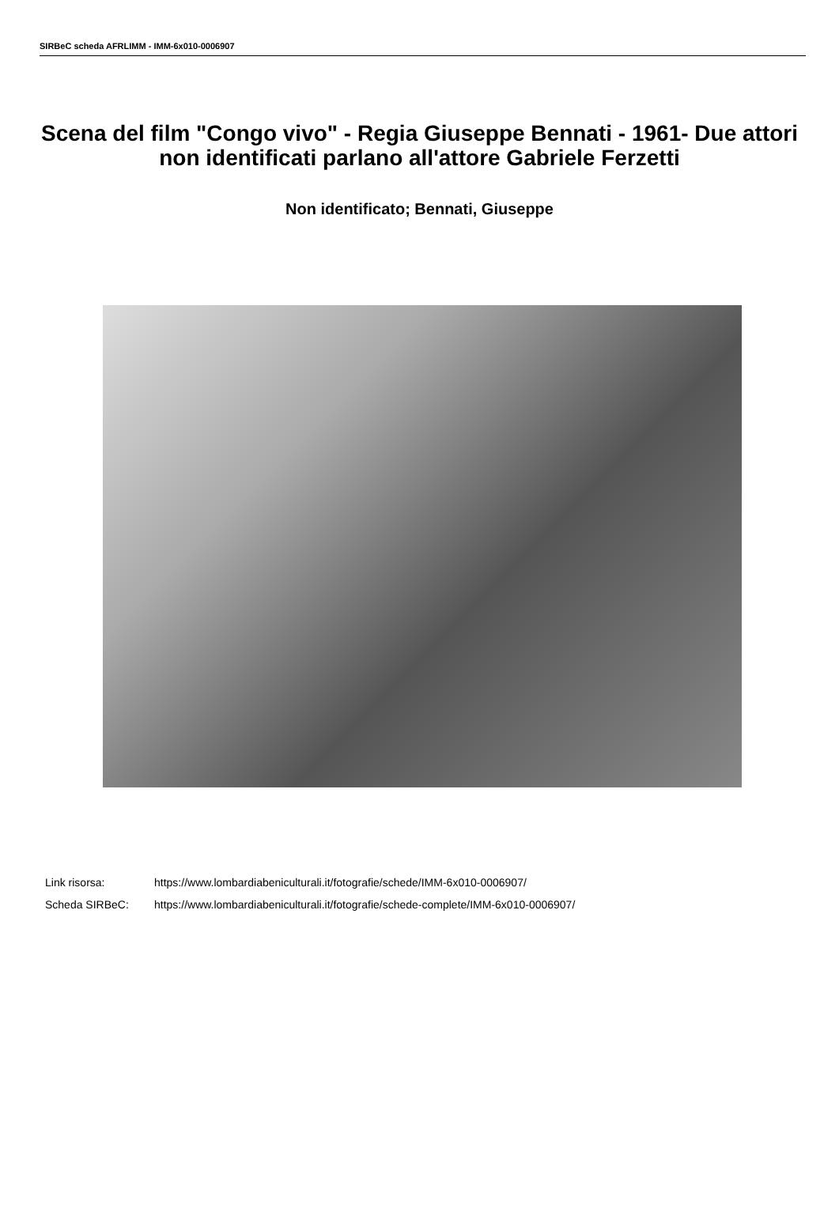SIRBeC scheda AFRLIMM - IMM-6x010-0006907
Scena del film "Congo vivo" - Regia Giuseppe Bennati - 1961- Due attori non identificati parlano all'attore Gabriele Ferzetti
Non identificato; Bennati, Giuseppe
Link risorsa: https://www.lombardiabeniculturali.it/fotografie/schede/IMM-6x010-0006907/
Scheda SIRBeC: https://www.lombardiabeniculturali.it/fotografie/schede-complete/IMM-6x010-0006907/